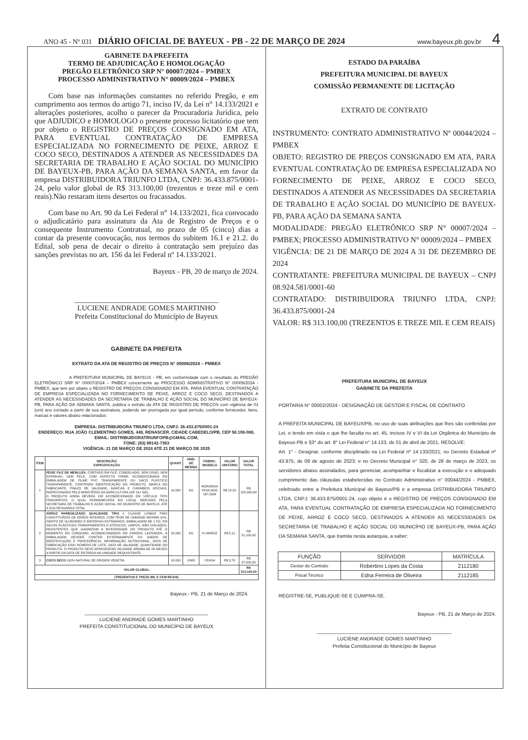ANO 45 - Nº 031 DIÁRIO OFICIAL DE BAYEUX - PB - 22 DE MARÇO DE 2024 www.bayeux.pb.gov.br 4
GABINETE DA PREFEITA
TERMO DE ADJUDICAÇÃO E HOMOLOGAÇÃO
PREGÃO ELETRÔNICO SRP N° 00007/2024 – PMBEX
PROCESSO ADMINISTRATIVO N° 00009/2024 – PMBEX
Com base nas informações constantes no referido Pregão, e em cumprimento aos termos do artigo 71, inciso IV, da Lei n° 14.133/2021 e alterações posteriores, acolho o parecer da Procuradoria Jurídica, pelo que ADJUDICO e HOMOLOGO o presente processo licitatório que tem por objeto o REGISTRO DE PREÇOS CONSIGNADO EM ATA, PARA EVENTUAL CONTRATAÇÃO DE EMPRESA ESPECIALIZADA NO FORNECIMENTO DE PEIXE, ARROZ E COCO SECO, DESTINADOS A ATENDER AS NECESSIDADES DA SECRETARIA DE TRABALHO E AÇÃO SOCIAL DO MUNICÍPIO DE BAYEUX-PB, PARA AÇÃO DA SEMANA SANTA, em favor da empresa DISTRIBUIDORA TRIUNFO LTDA, CNPJ: 36.433.875/0001-24, pelo valor global de R$ 313.100,00 (trezentos e treze mil e cem reais).Não restaram itens desertos ou fracassados.
Com base no Art. 90 da Lei Federal n° 14.133/2021, fica convocado o adjudicatário para assinatura da Ata de Registro de Preços e o consequente Instrumento Contratual, no prazo de 05 (cinco) dias a contar da presente convocação, nos termos do subitem 16.1 e 21.2. do Edital, sob pena de decair o direito à contratação sem prejuízo das sanções previstas no art. 156 da lei Federal nº 14.133/2021.
Bayeux - PB, 20 de março de 2024.
_______________________________________
LUCIENE ANDRADE GOMES MARTINHO
Prefeita Constitucional do Município de Bayeux
GABINETE DA PREFEITA
EXTRATO DA ATA DE REGISTRO DE PREÇOS N° 00006/2024 – PMBEX
A PREFEITURA MUNICIPAL DE BAYEUX - PB, em conformidade com o resultado do PREGÃO ELETRÔNICO SRP N° 00007/2024 – PMBEX concernente ao PROCESSO ADMINISTRATIVO N° 00009/2024 - PMBEX, que tem por objeto o REGISTRO DE PREÇOS CONSIGNADO EM ATA, PARA EVENTUAL CONTRATAÇÃO DE EMPRESA ESPECIALIZADA NO FORNECIMENTO DE PEIXE, ARROZ E COCO SECO, DESTINADOS A ATENDER AS NECESSIDADES DA SECRETARIA DE TRABALHO E AÇÃO SOCIAL DO MUNICÍPIO DE BAYEUX-PB, PARA AÇÃO DA SEMANA SANTA, publica o extrato da ATA DE REGISTRO DE PREÇOS com vigência de 01 (um) ano contado a partir de sua assinatura, podendo ser prorrogada por igual período, conforme fornecedor, itens, marcas e valores abaixo relacionados:
EMPRESA: DISTRIBUIDORA TRIUNFO LTDA, CNPJ: 36.433.875/0001-24
ENDEREÇO: RUA JOÃO CLEMENTINO GOMES, 448, RENASCER, CIDADE CABEDELO/PB, CEP 58.108-088,
EMAIL: DISTRIBUIDORATRIUNFOPB@GMAIL.COM,
FONE: (83) 99142-7363
VIGÊNCIA: 21 DE MARÇO DE 2024 ATÉ 21 DE MARÇO DE 2025
| ITEM | DESCRIÇÃO/ ESPECIFICAÇÃO | QUANT. | UNID. DE MEDIDA | FABRIC. /MODELO | VALOR UNITÁRIO | VALOR TOTAL |
| --- | --- | --- | --- | --- | --- | --- |
| 1 | PEIXE FILE DE MERLUZA , CORTADO EM FILÉ, CONGELADO, SEM OSSO, SEM ESPINHAS, SEM PELE, COM ASPECTO FIRME. ACONDICIONADA EM EMBALAGEM DE FILME PVC TRANSPARENTE OU SACO PLÁSTICO TRANSPARENTE, CONTENDO IDENTIFICAÇÃO DO PRODUTO, MARCA DO FABRICANTE, PRAZO DE VALIDADE, MARCAS E CARIMBOS OFICIAIS, INSPECIONADO PELO MINISTÉRIO DA AGRICULTURA (SIF OU SIE). O PRODUTO AINDA DEVERÁ VIR ACONDÍCIONADO EM VEÍCULO TIPO FRIGORÍFICO, O QUAL PERMANECERÁ NO LOCAL INDICADO PELA SECRETAIRA DE TRABALHO E AÇÃO SOCIAL DO MUNICÍPIO DE BAYEUX, ATÉ A SUA DESGARGA TOTAL | 10.000 | KG | NORONHA PESCADO SIF:2994 | R$ 22,50 | R$ 225.000,00 |
| 2 | ARROZ PARBOILIZADO QUALIDADE TIPO I , CLASSE LONGO FINO CONSTITUÍDOS DE GRÃOS INTEIROS, COM TEOR DE UMIDADE MÁXIMA 15%, ISENTO DE SUJIDADES E MATERIAIS ESTRANHOS, EMBALAGEM DE 1 KG, EM SACOS PLÁSTICOS TRANSPARENTES E ATÓXICOS, LIMPOS, NÃO VIOLADOS, RESISTENTES QUE GARANTAM A INTEGRIDADE DO PRODUTO ATÉ O MOMENTO DO CONSUMO, ACONDICIONADOS EM FARDOS LACRADOS. A EMBALAGEM DEVERÁ CONTER EXTERNAMENTE OS DADOS DE IDENTIFICAÇÃO E PROCEDÊNCIA, INFORMAÇÃO NUTRICIONAL, DATA DE FABRICAÇÃO E/OU NÚMERO DE LOTE, DATA DE VALIDADE, QUANTIDADE DO PRODUTO. O PRODUTO DEVE APRESENTAR VALIDADE MÍNIMA DE 06 MESES A PARTIR DA DATA DE ENTREGA NA UNIDADE REQUISITANTE. | 10.000 | KG | KI ARROZ | R$ 5,11 | R$ 51.100,00 |
| 3 | COCO SECO 100% NATURAL DE ORIGEM VEGETAL | 10.000 | UNID | CEASA | R$ 3,70 | R$ 37.000,00 |
| VALOR GLOBAL: | | | | | | R$ 313.100,00 |
| (TREZENTOS E TREZE MIL E CEM REAIS) | | | | | | |
Bayeux - PB, 21 de Março de 2024.
_____________________________________________
LUCIENE ANDRADE GOMES MARTINHO
PREFEITA CONSTITUCIONAL DO MUNICÍPIO DE BAYEUX
ESTADO DA PARAÍBA
PREFEITURA MUNICIPAL DE BAYEUX
COMISSÃO PERMANENTE DE LICITAÇÃO
EXTRATO DE CONTRATO
INSTRUMENTO: CONTRATO ADMINISTRATIVO Nº 00044/2024 – PMBEX
OBJETO: REGISTRO DE PREÇOS CONSIGNADO EM ATA, PARA EVENTUAL CONTRATAÇÃO DE EMPRESA ESPECIALIZADA NO FORNECIMENTO DE PEIXE, ARROZ E COCO SECO, DESTINADOS A ATENDER AS NECESSIDADES DA SECRETARIA DE TRABALHO E AÇÃO SOCIAL DO MUNICÍPIO DE BAYEUX-PB, PARA AÇÃO DA SEMANA SANTA
MODALIDADE: PREGÃO ELETRÔNICO SRP N° 00007/2024 – PMBEX; PROCESSO ADMINISTRATIVO N° 00009/2024 – PMBEX
VIGÊNCIA: DE 21 DE MARÇO DE 2024 A 31 DE DEZEMBRO DE 2024
CONTRATANTE: PREFEITURA MUNICIPAL DE BAYEUX – CNPJ 08.924.581/0001-60
CONTRATADO: DISTRIBUIDORA TRIUNFO LTDA, CNPJ: 36.433.875/0001-24
VALOR: R$ 313.100,00 (TREZENTOS E TREZE MIL E CEM REAIS)
PREFEITURA MUNICIPAL DE BAYEUX
GABINETE DA PREFEITA
PORTARIA N° 00002/2024 - DESIGNAÇÃO DE GESTOR E FISCAL DE CONTRATO
A PREFEITA MUNICIPAL DE BAYEUX/PB, no uso de suas atribuições que lhes são conferidas por Lei, e tendo em vista o que lhe faculta no art. 45, incisos IV e VI da Lei Orgânica do Município de Bayeux-PB e §3° do art. 8° Lei Federal n° 14.133, de 01 de abril de 2021, RESOLVE:
Art. 1° - Designar, conforme disciplinado na Lei Federal nº 14.133/2021; no Decreto Estadual nº 43.975, de 08 de agosto de 2023; e no Decreto Municipal n° 320, de 28 de março de 2023, os servidores abaixo assinalados, para gerenciar, acompanhar e fiscalizar a execução e o adequado cumprimento das cláusulas estabelecidas no Contrato Administrativo n° 00044/2024 - PMBEX, celebrado entre a Prefeitura Municipal de Bayeux/PB e a empresa DISTRIBUIDORA TRIUNFO LTDA, CNPJ: 36.433.875/0001-24, cujo objeto é o REGISTRO DE PREÇOS CONSIGNADO EM ATA, PARA EVENTUAL CONTRATAÇÃO DE EMPRESA ESPECIALIZADA NO FORNECIMENTO DE PEIXE, ARROZ E COCO SECO, DESTINADOS A ATENDER AS NECESSIDADES DA SECRETARIA DE TRABALHO E AÇÃO SOCIAL DO MUNICÍPIO DE BAYEUX-PB, PARA AÇÃO DA SEMANA SANTA, que tramita nesta autarquia, a saber:
| FUNÇÃO | SERVIDOR | MATRÍCULA |
| Gestor do Contrato | Robertino Lopes da Costa | 2112180 |
| Fiscal Técnico | Edna Ferreira de Oliveira | 2112185 |
REGISTRE-SE, PUBLIQUE-SE E CUMPRA-SE.
Bayeux - PB, 21 de Março de 2024.
_________________________________________________
LUCIENE ANDRADE GOMES MARTINHO
Prefeita Constitucional do Município de Bayeux